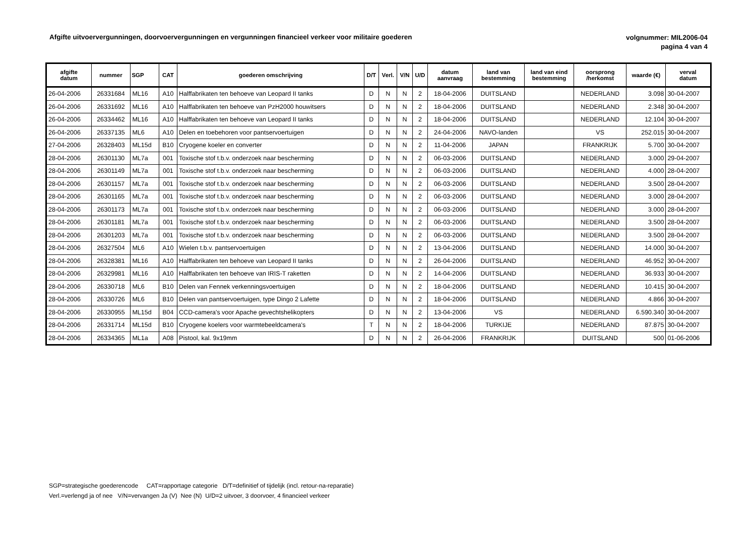Afgifte uitvoervergunningen, doorvoervergunningen en vergunningen financieel verkeer voor militaire goederen
volgnummer: MIL2006-04
pagina 4 van 4
| afgifte datum | nummer | SGP | CAT | goederen omschrijving | D/T | Verl. | V/N | U/D | datum aanvraag | land van bestemming | land van eind bestemming | oorsprong /herkomst | waarde (€) | verval datum |
| --- | --- | --- | --- | --- | --- | --- | --- | --- | --- | --- | --- | --- | --- | --- |
| 26-04-2006 | 26331684 | ML16 | A10 | Halffabrikaten ten behoeve van Leopard II tanks | D | N | N | 2 | 18-04-2006 | DUITSLAND | | NEDERLAND | 3.098 | 30-04-2007 |
| 26-04-2006 | 26331692 | ML16 | A10 | Halffabrikaten ten behoeve van PzH2000 houwitsers | D | N | N | 2 | 18-04-2006 | DUITSLAND | | NEDERLAND | 2.348 | 30-04-2007 |
| 26-04-2006 | 26334462 | ML16 | A10 | Halffabrikaten ten behoeve van Leopard II tanks | D | N | N | 2 | 18-04-2006 | DUITSLAND | | NEDERLAND | 12.104 | 30-04-2007 |
| 26-04-2006 | 26337135 | ML6 | A10 | Delen en toebehoren voor pantservoertuigen | D | N | N | 2 | 24-04-2006 | NAVO-landen | | VS | 252.015 | 30-04-2007 |
| 27-04-2006 | 26328403 | ML15d | B10 | Cryogene koeler en converter | D | N | N | 2 | 11-04-2006 | JAPAN | | FRANKRIJK | 5.700 | 30-04-2007 |
| 28-04-2006 | 26301130 | ML7a | 001 | Toxische stof t.b.v. onderzoek naar bescherming | D | N | N | 2 | 06-03-2006 | DUITSLAND | | NEDERLAND | 3.000 | 29-04-2007 |
| 28-04-2006 | 26301149 | ML7a | 001 | Toxische stof t.b.v. onderzoek naar bescherming | D | N | N | 2 | 06-03-2006 | DUITSLAND | | NEDERLAND | 4.000 | 28-04-2007 |
| 28-04-2006 | 26301157 | ML7a | 001 | Toxische stof t.b.v. onderzoek naar bescherming | D | N | N | 2 | 06-03-2006 | DUITSLAND | | NEDERLAND | 3.500 | 28-04-2007 |
| 28-04-2006 | 26301165 | ML7a | 001 | Toxische stof t.b.v. onderzoek naar bescherming | D | N | N | 2 | 06-03-2006 | DUITSLAND | | NEDERLAND | 3.000 | 28-04-2007 |
| 28-04-2006 | 26301173 | ML7a | 001 | Toxische stof t.b.v. onderzoek naar bescherming | D | N | N | 2 | 06-03-2006 | DUITSLAND | | NEDERLAND | 3.000 | 28-04-2007 |
| 28-04-2006 | 26301181 | ML7a | 001 | Toxische stof t.b.v. onderzoek naar bescherming | D | N | N | 2 | 06-03-2006 | DUITSLAND | | NEDERLAND | 3.500 | 28-04-2007 |
| 28-04-2006 | 26301203 | ML7a | 001 | Toxische stof t.b.v. onderzoek naar bescherming | D | N | N | 2 | 06-03-2006 | DUITSLAND | | NEDERLAND | 3.500 | 28-04-2007 |
| 28-04-2006 | 26327504 | ML6 | A10 | Wielen t.b.v. pantservoertuigen | D | N | N | 2 | 13-04-2006 | DUITSLAND | | NEDERLAND | 14.000 | 30-04-2007 |
| 28-04-2006 | 26328381 | ML16 | A10 | Halffabrikaten ten behoeve van Leopard II tanks | D | N | N | 2 | 26-04-2006 | DUITSLAND | | NEDERLAND | 46.952 | 30-04-2007 |
| 28-04-2006 | 26329981 | ML16 | A10 | Halffabrikaten ten behoeve van IRIS-T raketten | D | N | N | 2 | 14-04-2006 | DUITSLAND | | NEDERLAND | 36.933 | 30-04-2007 |
| 28-04-2006 | 26330718 | ML6 | B10 | Delen van Fennek verkenningsvoertuigen | D | N | N | 2 | 18-04-2006 | DUITSLAND | | NEDERLAND | 10.415 | 30-04-2007 |
| 28-04-2006 | 26330726 | ML6 | B10 | Delen van pantservoertuigen, type Dingo 2 Lafette | D | N | N | 2 | 18-04-2006 | DUITSLAND | | NEDERLAND | 4.866 | 30-04-2007 |
| 28-04-2006 | 26330955 | ML15d | B04 | CCD-camera's voor Apache gevechtshelikopters | D | N | N | 2 | 13-04-2006 | VS | | NEDERLAND | 6.590.340 | 30-04-2007 |
| 28-04-2006 | 26331714 | ML15d | B10 | Cryogene koelers voor warmtebeeldcamera's | T | N | N | 2 | 18-04-2006 | TURKIJE | | NEDERLAND | 87.875 | 30-04-2007 |
| 28-04-2006 | 26334365 | ML1a | A08 | Pistool, kal. 9x19mm | D | N | N | 2 | 26-04-2006 | FRANKRIJK | | DUITSLAND | 500 | 01-06-2006 |
SGP=strategische goederencode CAT=rapportage categorie D/T=definitief of tijdelijk (incl. retour-na-reparatie)
Verl.=verlengd ja of nee V/N=vervangen Ja (V) Nee (N) U/D=2 uitvoer, 3 doorvoer, 4 financieel verkeer